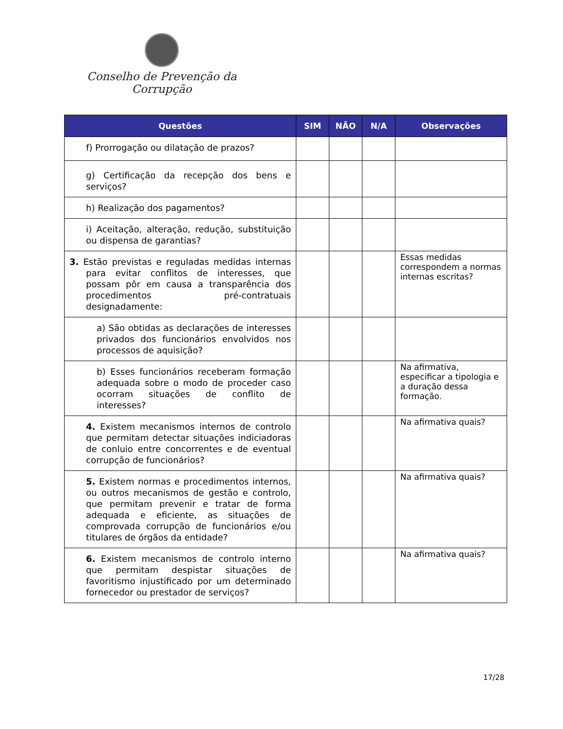Conselho de Prevenção da Corrupção
| Questões | SIM | NÃO | N/A | Observações |
| --- | --- | --- | --- | --- |
| f) Prorrogação ou dilatação de prazos? | | | | |
| g) Certificação da recepção dos bens e serviços? | | | | |
| h) Realização dos pagamentos? | | | | |
| i) Aceitação, alteração, redução, substituição ou dispensa de garantias? | | | | |
| 3. Estão previstas e reguladas medidas internas para evitar conflitos de interesses, que possam pôr em causa a transparência dos procedimentos pré-contratuais designadamente: | | | | Essas medidas correspondem a normas internas escritas? |
| a) São obtidas as declarações de interesses privados dos funcionários envolvidos nos processos de aquisição? | | | | |
| b) Esses funcionários receberam formação adequada sobre o modo de proceder caso ocorram situações de conflito de interesses? | | | | Na afirmativa, especificar a tipologia e a duração dessa formação. |
| 4. Existem mecanismos internos de controlo que permitam detectar situações indiciadoras de conluio entre concorrentes e de eventual corrupção de funcionários? | | | | Na afirmativa quais? |
| 5. Existem normas e procedimentos internos, ou outros mecanismos de gestão e controlo, que permitam prevenir e tratar de forma adequada e eficiente, as situações de comprovada corrupção de funcionários e/ou titulares de órgãos da entidade? | | | | Na afirmativa quais? |
| 6. Existem mecanismos de controlo interno que permitam despistar situações de favoritismo injustificado por um determinado fornecedor ou prestador de serviços? | | | | Na afirmativa quais? |
17/28